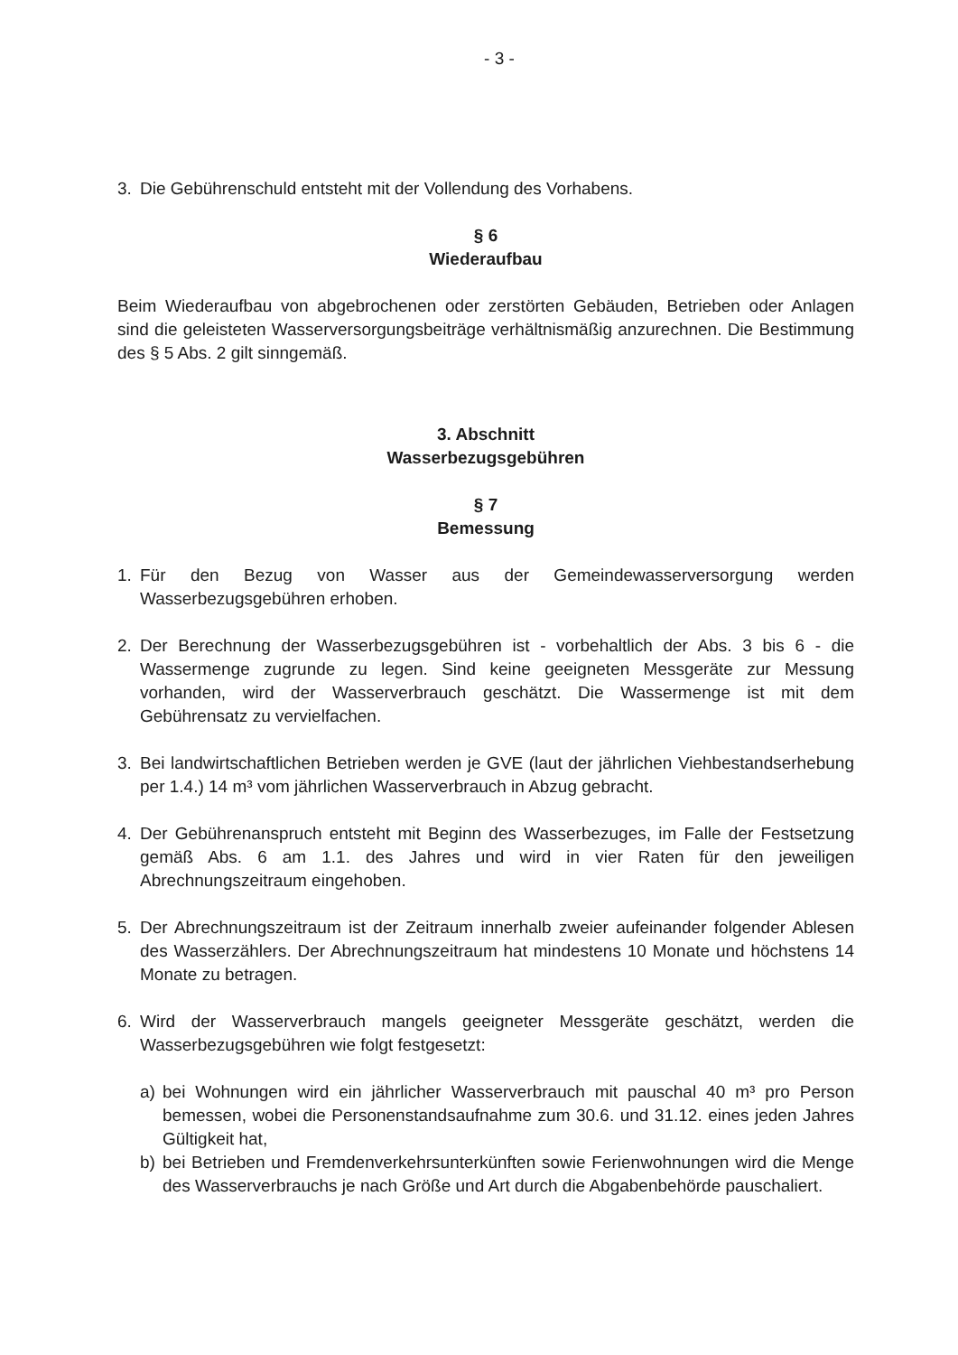- 3 -
3. Die Gebührenschuld entsteht mit der Vollendung des Vorhabens.
§ 6
Wiederaufbau
Beim Wiederaufbau von abgebrochenen oder zerstörten Gebäuden, Betrieben oder Anlagen sind die geleisteten Wasserversorgungsbeiträge verhältnismäßig anzurechnen. Die Bestimmung des § 5 Abs. 2 gilt sinngemäß.
3. Abschnitt
Wasserbezugsgebühren
§ 7
Bemessung
1. Für den Bezug von Wasser aus der Gemeindewasserversorgung werden Wasserbezugsgebühren erhoben.
2. Der Berechnung der Wasserbezugsgebühren ist - vorbehaltlich der Abs. 3 bis 6 - die Wassermenge zugrunde zu legen. Sind keine geeigneten Messgeräte zur Messung vorhanden, wird der Wasserverbrauch geschätzt. Die Wassermenge ist mit dem Gebührensatz zu vervielfachen.
3. Bei landwirtschaftlichen Betrieben werden je GVE (laut der jährlichen Viehbestandserhebung per 1.4.) 14 m³ vom jährlichen Wasserverbrauch in Abzug gebracht.
4. Der Gebührenanspruch entsteht mit Beginn des Wasserbezuges, im Falle der Festsetzung gemäß Abs. 6 am 1.1. des Jahres und wird in vier Raten für den jeweiligen Abrechnungszeitraum eingehoben.
5. Der Abrechnungszeitraum ist der Zeitraum innerhalb zweier aufeinander folgender Ablesen des Wasserzählers. Der Abrechnungszeitraum hat mindestens 10 Monate und höchstens 14 Monate zu betragen.
6. Wird der Wasserverbrauch mangels geeigneter Messgeräte geschätzt, werden die Wasserbezugsgebühren wie folgt festgesetzt:
a) bei Wohnungen wird ein jährlicher Wasserverbrauch mit pauschal 40 m³ pro Person bemessen, wobei die Personenstandsaufnahme zum 30.6. und 31.12. eines jeden Jahres Gültigkeit hat,
b) bei Betrieben und Fremdenverkehrsunterkünften sowie Ferienwohnungen wird die Menge des Wasserverbrauchs je nach Größe und Art durch die Abgabenbehörde pauschaliert.